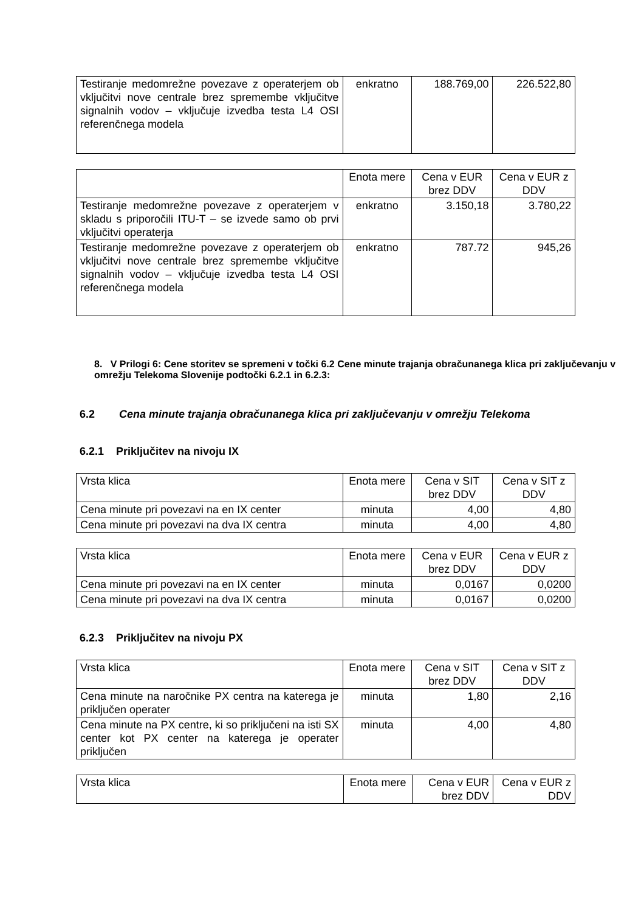| Testiranje medomrežne povezave z operaterjem ob vključitvi nove centrale brez spremembe vključitve signalnih vodov – vključuje izvedba testa L4 OSI referenčnega modela | enkratno | 188.769,00 | 226.522,80 |
| | Enota mere | Cena v EUR brez DDV | Cena v EUR z DDV |
| --- | --- | --- | --- |
| Testiranje medomrežne povezave z operaterjem v skladu s priporočili ITU-T – se izvede samo ob prvi vključitvi operaterja | enkratno | 3.150,18 | 3.780,22 |
| Testiranje medomrežne povezave z operaterjem ob vključitvi nove centrale brez spremembe vključitve signalnih vodov – vključuje izvedba testa L4 OSI referenčnega modela | enkratno | 787.72 | 945,26 |
8. V Prilogi 6: Cene storitev se spremeni v točki 6.2 Cene minute trajanja obračunanega klica pri zaključevanju v omrežju Telekoma Slovenije podtočki 6.2.1 in 6.2.3:
6.2 Cena minute trajanja obračunanega klica pri zaključevanju v omrežju Telekoma
6.2.1 Priključitev na nivoju IX
| Vrsta klica | Enota mere | Cena v SIT brez DDV | Cena v SIT z DDV |
| --- | --- | --- | --- |
| Cena minute pri povezavi na en IX center | minuta | 4,00 | 4,80 |
| Cena minute pri povezavi na dva IX centra | minuta | 4,00 | 4,80 |
| Vrsta klica | Enota mere | Cena v EUR brez DDV | Cena v EUR z DDV |
| --- | --- | --- | --- |
| Cena minute pri povezavi na en IX center | minuta | 0,0167 | 0,0200 |
| Cena minute pri povezavi na dva IX centra | minuta | 0,0167 | 0,0200 |
6.2.3 Priključitev na nivoju PX
| Vrsta klica | Enota mere | Cena v SIT brez DDV | Cena v SIT z DDV |
| --- | --- | --- | --- |
| Cena minute na naročnike PX centra na katerega je priključen operater | minuta | 1,80 | 2,16 |
| Cena minute na PX centre, ki so priključeni na isti SX center kot PX center na katerega je operater priključen | minuta | 4,00 | 4,80 |
| Vrsta klica | Enota mere | Cena v EUR brez DDV | Cena v EUR z DDV |
| --- | --- | --- | --- |